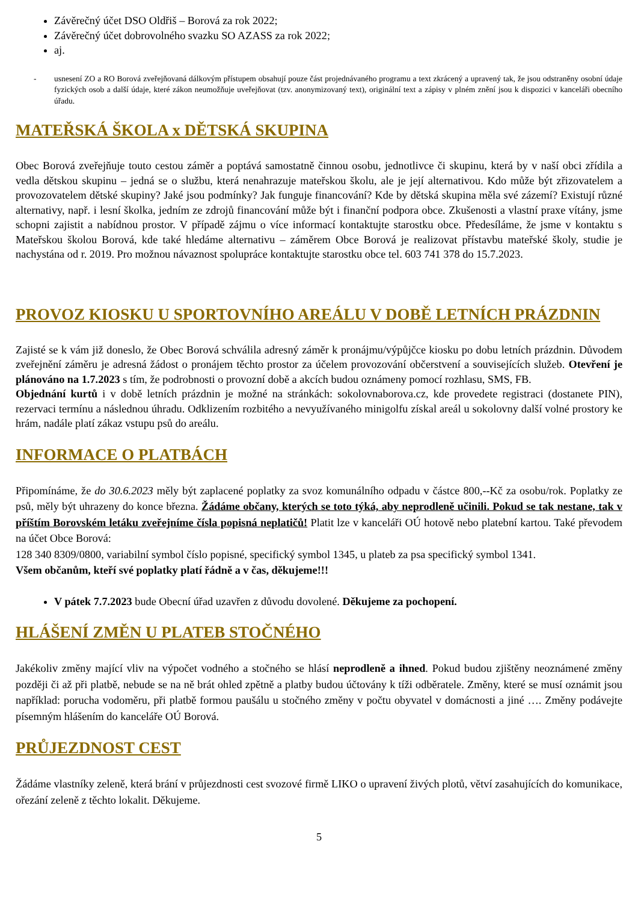Závěrečný účet DSO Oldřiš – Borová za rok 2022;
Závěrečný účet dobrovolného svazku SO AZASS za rok 2022;
aj.
- usnesení ZO a RO Borová zveřejňovaná dálkovým přístupem obsahují pouze část projednávaného programu a text zkrácený a upravený tak, že jsou odstraněny osobní údaje fyzických osob a další údaje, které zákon neumožňuje uveřejňovat (tzv. anonymizovaný text), originální text a zápisy v plném znění jsou k dispozici v kanceláři obecního úřadu.
MATEŘSKÁ ŠKOLA x DĚTSKÁ SKUPINA
Obec Borová zveřejňuje touto cestou záměr a poptává samostatně činnou osobu, jednotlivce či skupinu, která by v naší obci zřídila a vedla dětskou skupinu – jedná se o službu, která nenahrazuje mateřskou školu, ale je její alternativou. Kdo může být zřizovatelem a provozovatelem dětské skupiny? Jaké jsou podmínky? Jak funguje financování? Kde by dětská skupina měla své zázemí? Existují různé alternativy, např. i lesní školka, jedním ze zdrojů financování může být i finanční podpora obce. Zkušenosti a vlastní praxe vítány, jsme schopni zajistit a nabídnou prostor. V případě zájmu o více informací kontaktujte starostku obce. Předesíláme, že jsme v kontaktu s Mateřskou školou Borová, kde také hledáme alternativu – záměrem Obce Borová je realizovat přístavbu mateřské školy, studie je nachystána od r. 2019. Pro možnou návaznost spolupráce kontaktujte starostku obce tel. 603 741 378 do 15.7.2023.
PROVOZ KIOSKU U SPORTOVNÍHO AREÁLU V DOBĚ LETNÍCH PRÁZDNIN
Zajisté se k vám již doneslo, že Obec Borová schválila adresný záměr k pronájmu/výpůjčce kiosku po dobu letních prázdnin. Důvodem zveřejnění záměru je adresná žádost o pronájem těchto prostor za účelem provozování občerstvení a souvisejících služeb. Otevření je plánováno na 1.7.2023 s tím, že podrobnosti o provozní době a akcích budou oznámeny pomocí rozhlasu, SMS, FB.
Objednání kurtů i v době letních prázdnin je možné na stránkách: sokolovnaborova.cz, kde provedete registraci (dostanete PIN), rezervaci termínu a následnou úhradu. Odklizením rozbitého a nevyužívaného minigolfu získal areál u sokolovny další volné prostory ke hrám, nadále platí zákaz vstupu psů do areálu.
INFORMACE O PLATBÁCH
Připomínáme, že do 30.6.2023 měly být zaplacené poplatky za svoz komunálního odpadu v částce 800,--Kč za osobu/rok. Poplatky ze psů, měly být uhrazeny do konce března. Žádáme občany, kterých se toto týká, aby neprodleně učinili. Pokud se tak nestane, tak v příštím Borovském letáku zveřejníme čísla popisná neplatičů! Platit lze v kanceláři OÚ hotově nebo platební kartou. Také převodem na účet Obce Borová:
128 340 8309/0800, variabilní symbol číslo popisné, specifický symbol 1345, u plateb za psa specifický symbol 1341.
Všem občanům, kteří své poplatky platí řádně a v čas, děkujeme!!!
V pátek 7.7.2023 bude Obecní úřad uzavřen z důvodu dovolené. Děkujeme za pochopení.
HLÁŠENÍ ZMĚN U PLATEB STOČNÉHO
Jakékoliv změny mající vliv na výpočet vodného a stočného se hlásí neprodleně a ihned. Pokud budou zjištěny neoznámené změny později či až při platbě, nebude se na ně brát ohled zpětně a platby budou účtovány k tíži odběratele. Změny, které se musí oznámit jsou například: porucha vodoměru, při platbě formou paušálu u stočného změny v počtu obyvatel v domácnosti a jiné …. Změny podávejte písemným hlášením do kanceláře OÚ Borová.
PRŮJEZDNOST CEST
Žádáme vlastníky zeleně, která brání v průjezdnosti cest svozové firmě LIKO o upravení živých plotů, větví zasahujících do komunikace, ořezání zeleně z těchto lokalit. Děkujeme.
5